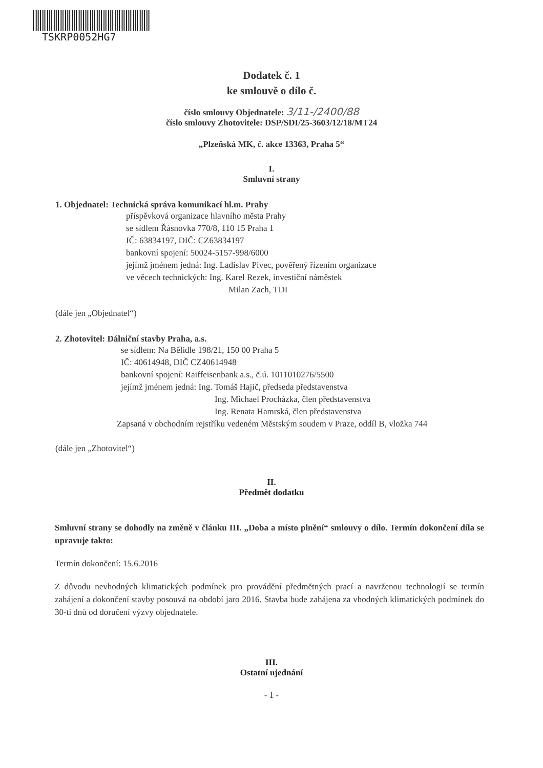TSKRP0052HG7
Dodatek č. 1
ke smlouvě o dílo č.
číslo smlouvy Objednatele: 3/11-/2400/88
číslo smlouvy Zhotovitele: DSP/SDI/25-3603/12/18/MT24
„Plzeňská MK, č. akce 13363, Praha 5“
I.
Smluvní strany
1. Objednatel: Technická správa komunikací hl.m. Prahy
příspěvková organizace hlavního města Prahy
se sídlem Řásnovka 770/8, 110 15 Praha 1
IČ: 63834197, DIČ: CZ63834197
bankovní spojení: 50024-5157-998/6000
jejímž jménem jedná: Ing. Ladislav Pivec, pověřený řízením organizace
ve věcech technických: Ing. Karel Rezek, investiční náměstek
Milan Zach, TDI
(dále jen „Objednatel“)
2. Zhotovitel: Dálniční stavby Praha, a.s.
se sídlem: Na Bělidle 198/21, 150 00 Praha 5
IČ: 40614948, DIČ CZ40614948
bankovní spojení: Raiffeisenbank a.s., č.ú. 1011010276/5500
jejímž jménem jedná: Ing. Tomáš Hajič, předseda představenstva
Ing. Michael Procházka, člen představenstva
Ing. Renata Hamrská, člen představenstva
Zapsaná v obchodním rejstříku vedeném Městským soudem v Praze, oddíl B, vložka 744
(dále jen „Zhotovitel“)
II.
Předmět dodatku
Smluvní strany se dohodly na změně v článku III. „Doba a místo plnění“ smlouvy o dílo. Termín dokončení díla se upravuje takto:
Termín dokončení: 15.6.2016
Z důvodu nevhodných klimatických podmínek pro provádění předmětných prací a navrženou technologií se termín zahájení a dokončení stavby posouvá na období jaro 2016. Stavba bude zahájena za vhodných klimatických podmínek do 30-ti dnů od doručení výzvy objednatele.
III.
Ostatní ujednání
- 1 -